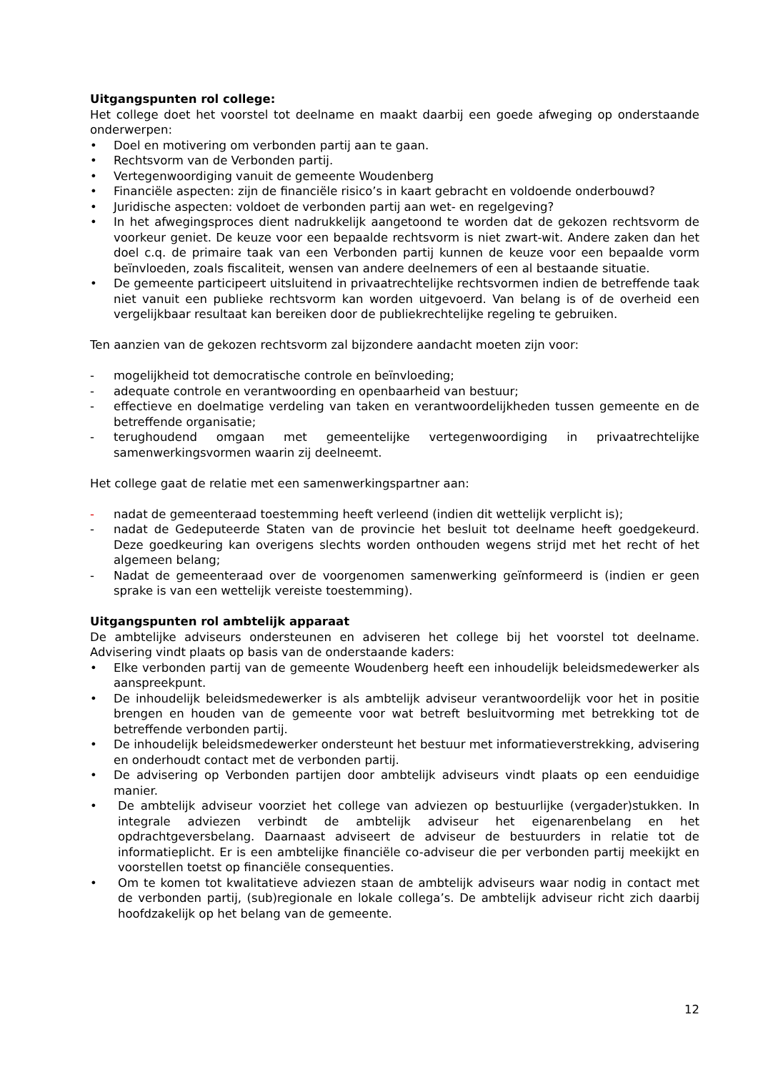Uitgangspunten rol college:
Het college doet het voorstel tot deelname en maakt daarbij een goede afweging op onderstaande onderwerpen:
• Doel en motivering om verbonden partij aan te gaan.
• Rechtsvorm van de Verbonden partij.
• Vertegenwoordiging vanuit de gemeente Woudenberg
• Financiële aspecten: zijn de financiële risico’s in kaart gebracht en voldoende onderbouwd?
• Juridische aspecten: voldoet de verbonden partij aan wet- en regelgeving?
• In het afwegingsproces dient nadrukkelijk aangetoond te worden dat de gekozen rechtsvorm de voorkeur geniet. De keuze voor een bepaalde rechtsvorm is niet zwart-wit. Andere zaken dan het doel c.q. de primaire taak van een Verbonden partij kunnen de keuze voor een bepaalde vorm beïnvloeden, zoals fiscaliteit, wensen van andere deelnemers of een al bestaande situatie.
• De gemeente participeert uitsluitend in privaatrechtelijke rechtsvormen indien de betreffende taak niet vanuit een publieke rechtsvorm kan worden uitgevoerd. Van belang is of de overheid een vergelijkbaar resultaat kan bereiken door de publiekrechtelijke regeling te gebruiken.
Ten aanzien van de gekozen rechtsvorm zal bijzondere aandacht moeten zijn voor:
- mogelijkheid tot democratische controle en beïnvloeding;
- adequate controle en verantwoording en openbaarheid van bestuur;
- effectieve en doelmatige verdeling van taken en verantwoordelijkheden tussen gemeente en de betreffende organisatie;
- terughoudend omgaan met gemeentelijke vertegenwoordiging in privaatrechtelijke samenwerkingsvormen waarin zij deelneemt.
Het college gaat de relatie met een samenwerkingspartner aan:
- nadat de gemeenteraad toestemming heeft verleend (indien dit wettelijk verplicht is);
- nadat de Gedeputeerde Staten van de provincie het besluit tot deelname heeft goedgekeurd. Deze goedkeuring kan overigens slechts worden onthouden wegens strijd met het recht of het algemeen belang;
- Nadat de gemeenteraad over de voorgenomen samenwerking geïnformeerd is (indien er geen sprake is van een wettelijk vereiste toestemming).
Uitgangspunten rol ambtelijk apparaat
De ambtelijke adviseurs ondersteunen en adviseren het college bij het voorstel tot deelname. Advisering vindt plaats op basis van de onderstaande kaders:
• Elke verbonden partij van de gemeente Woudenberg heeft een inhoudelijk beleidsmedewerker als aanspreekpunt.
• De inhoudelijk beleidsmedewerker is als ambtelijk adviseur verantwoordelijk voor het in positie brengen en houden van de gemeente voor wat betreft besluitvorming met betrekking tot de betreffende verbonden partij.
• De inhoudelijk beleidsmedewerker ondersteunt het bestuur met informatieverstrekking, advisering en onderhoudt contact met de verbonden partij.
• De advisering op Verbonden partijen door ambtelijk adviseurs vindt plaats op een eenduidige manier.
• De ambtelijk adviseur voorziet het college van adviezen op bestuurlijke (vergader)stukken. In integrale adviezen verbindt de ambtelijk adviseur het eigenarenbelang en het opdrachtgeversbelang. Daarnaast adviseert de adviseur de bestuurders in relatie tot de informatieplicht. Er is een ambtelijke financiële co-adviseur die per verbonden partij meekijkt en voorstellen toetst op financiële consequenties.
• Om te komen tot kwalitatieve adviezen staan de ambtelijk adviseurs waar nodig in contact met de verbonden partij, (sub)regionale en lokale collega’s. De ambtelijk adviseur richt zich daarbij hoofdzakelijk op het belang van de gemeente.
12